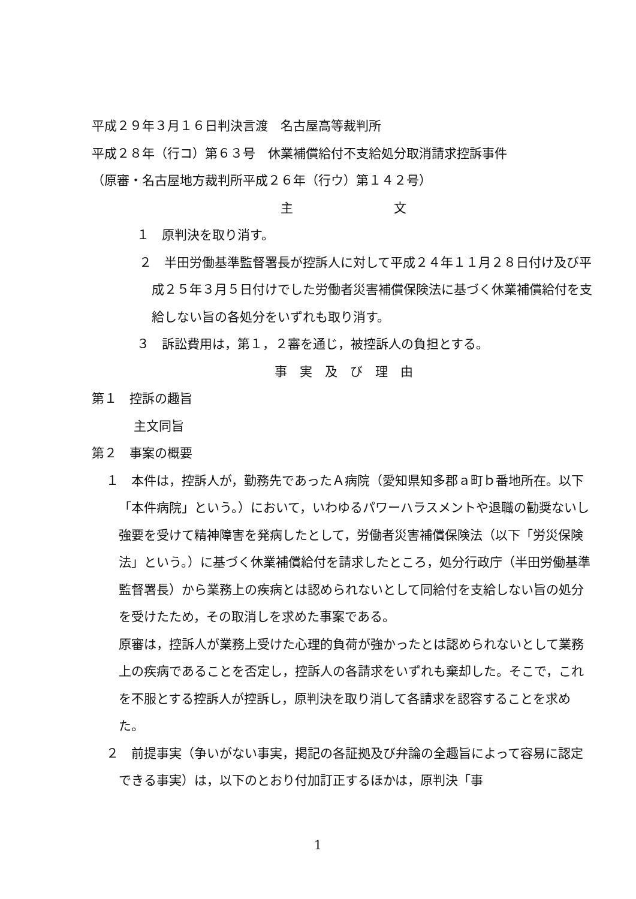平成２９年３月１６日判決言渡　名古屋高等裁判所
平成２８年（行コ）第６３号　休業補償給付不支給処分取消請求控訴事件
（原審・名古屋地方裁判所平成２６年（行ウ）第１４２号）
主　　　　　　　　文
１　原判決を取り消す。
２　半田労働基準監督署長が控訴人に対して平成２４年１１月２８日付け及び平成２５年３月５日付けでした労働者災害補償保険法に基づく休業補償給付を支給しない旨の各処分をいずれも取り消す。
３　訴訟費用は，第１，２審を通じ，被控訴人の負担とする。
事　実　及　び　理　由
第１　控訴の趣旨
主文同旨
第２　事案の概要
１　本件は，控訴人が，勤務先であったＡ病院（愛知県知多郡ａ町ｂ番地所在。以下「本件病院」という。）において，いわゆるパワーハラスメントや退職の勧奨ないし強要を受けて精神障害を発病したとして，労働者災害補償保険法（以下「労災保険法」という。）に基づく休業補償給付を請求したところ，処分行政庁（半田労働基準監督署長）から業務上の疾病とは認められないとして同給付を支給しない旨の処分を受けたため，その取消しを求めた事案である。
　原審は，控訴人が業務上受けた心理的負荷が強かったとは認められないとして業務上の疾病であることを否定し，控訴人の各請求をいずれも棄却した。そこで，これを不服とする控訴人が控訴し，原判決を取り消して各請求を認容することを求めた。
２　前提事実（争いがない事実，掲記の各証拠及び弁論の全趣旨によって容易に認定できる事実）は，以下のとおり付加訂正するほかは，原判決「事
1